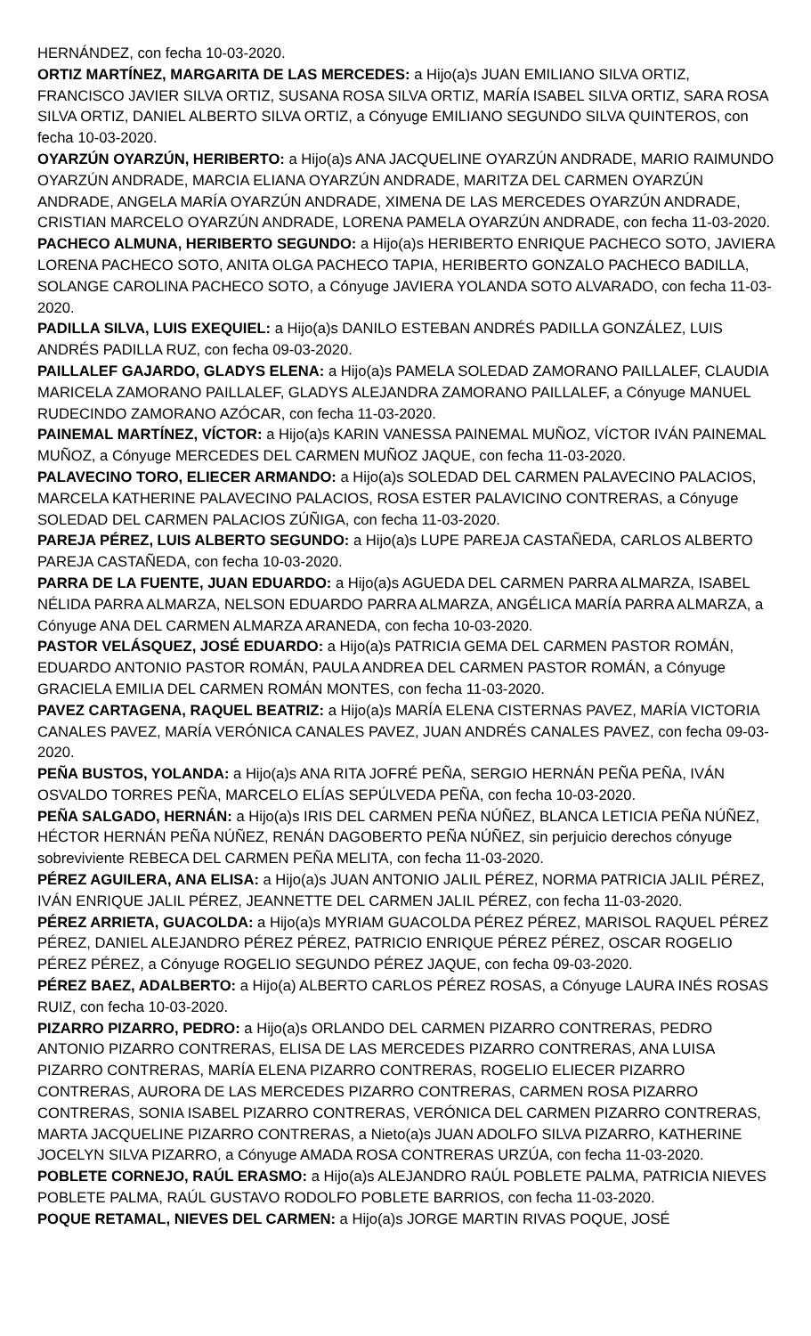HERNÁNDEZ, con fecha 10-03-2020.
ORTIZ MARTÍNEZ, MARGARITA DE LAS MERCEDES: a Hijo(a)s JUAN EMILIANO SILVA ORTIZ, FRANCISCO JAVIER SILVA ORTIZ, SUSANA ROSA SILVA ORTIZ, MARÍA ISABEL SILVA ORTIZ, SARA ROSA SILVA ORTIZ, DANIEL ALBERTO SILVA ORTIZ, a Cónyuge EMILIANO SEGUNDO SILVA QUINTEROS, con fecha 10-03-2020.
OYARZÚN OYARZÚN, HERIBERTO: a Hijo(a)s ANA JACQUELINE OYARZÚN ANDRADE, MARIO RAIMUNDO OYARZÚN ANDRADE, MARCIA ELIANA OYARZÚN ANDRADE, MARITZA DEL CARMEN OYARZÚN ANDRADE, ANGELA MARÍA OYARZÚN ANDRADE, XIMENA DE LAS MERCEDES OYARZÚN ANDRADE, CRISTIAN MARCELO OYARZÚN ANDRADE, LORENA PAMELA OYARZÚN ANDRADE, con fecha 11-03-2020.
PACHECO ALMUNA, HERIBERTO SEGUNDO: a Hijo(a)s HERIBERTO ENRIQUE PACHECO SOTO, JAVIERA LORENA PACHECO SOTO, ANITA OLGA PACHECO TAPIA, HERIBERTO GONZALO PACHECO BADILLA, SOLANGE CAROLINA PACHECO SOTO, a Cónyuge JAVIERA YOLANDA SOTO ALVARADO, con fecha 11-03-2020.
PADILLA SILVA, LUIS EXEQUIEL: a Hijo(a)s DANILO ESTEBAN ANDRÉS PADILLA GONZÁLEZ, LUIS ANDRÉS PADILLA RUZ, con fecha 09-03-2020.
PAILLALEF GAJARDO, GLADYS ELENA: a Hijo(a)s PAMELA SOLEDAD ZAMORANO PAILLALEF, CLAUDIA MARICELA ZAMORANO PAILLALEF, GLADYS ALEJANDRA ZAMORANO PAILLALEF, a Cónyuge MANUEL RUDECINDO ZAMORANO AZÓCAR, con fecha 11-03-2020.
PAINEMAL MARTÍNEZ, VÍCTOR: a Hijo(a)s KARIN VANESSA PAINEMAL MUÑOZ, VÍCTOR IVÁN PAINEMAL MUÑOZ, a Cónyuge MERCEDES DEL CARMEN MUÑOZ JAQUE, con fecha 11-03-2020.
PALAVECINO TORO, ELIECER ARMANDO: a Hijo(a)s SOLEDAD DEL CARMEN PALAVECINO PALACIOS, MARCELA KATHERINE PALAVECINO PALACIOS, ROSA ESTER PALAVICINO CONTRERAS, a Cónyuge SOLEDAD DEL CARMEN PALACIOS ZÚÑIGA, con fecha 11-03-2020.
PAREJA PÉREZ, LUIS ALBERTO SEGUNDO: a Hijo(a)s LUPE PAREJA CASTAÑEDA, CARLOS ALBERTO PAREJA CASTAÑEDA, con fecha 10-03-2020.
PARRA DE LA FUENTE, JUAN EDUARDO: a Hijo(a)s AGUEDA DEL CARMEN PARRA ALMARZA, ISABEL NÉLIDA PARRA ALMARZA, NELSON EDUARDO PARRA ALMARZA, ANGÉLICA MARÍA PARRA ALMARZA, a Cónyuge ANA DEL CARMEN ALMARZA ARANEDA, con fecha 10-03-2020.
PASTOR VELÁSQUEZ, JOSÉ EDUARDO: a Hijo(a)s PATRICIA GEMA DEL CARMEN PASTOR ROMÁN, EDUARDO ANTONIO PASTOR ROMÁN, PAULA ANDREA DEL CARMEN PASTOR ROMÁN, a Cónyuge GRACIELA EMILIA DEL CARMEN ROMÁN MONTES, con fecha 11-03-2020.
PAVEZ CARTAGENA, RAQUEL BEATRIZ: a Hijo(a)s MARÍA ELENA CISTERNAS PAVEZ, MARÍA VICTORIA CANALES PAVEZ, MARÍA VERÓNICA CANALES PAVEZ, JUAN ANDRÉS CANALES PAVEZ, con fecha 09-03-2020.
PEÑA BUSTOS, YOLANDA: a Hijo(a)s ANA RITA JOFRÉ PEÑA, SERGIO HERNÁN PEÑA PEÑA, IVÁN OSVALDO TORRES PEÑA, MARCELO ELÍAS SEPÚLVEDA PEÑA, con fecha 10-03-2020.
PEÑA SALGADO, HERNÁN: a Hijo(a)s IRIS DEL CARMEN PEÑA NÚÑEZ, BLANCA LETICIA PEÑA NÚÑEZ, HÉCTOR HERNÁN PEÑA NÚÑEZ, RENÁN DAGOBERTO PEÑA NÚÑEZ, sin perjuicio derechos cónyuge sobreviviente REBECA DEL CARMEN PEÑA MELITA, con fecha 11-03-2020.
PÉREZ AGUILERA, ANA ELISA: a Hijo(a)s JUAN ANTONIO JALIL PÉREZ, NORMA PATRICIA JALIL PÉREZ, IVÁN ENRIQUE JALIL PÉREZ, JEANNETTE DEL CARMEN JALIL PÉREZ, con fecha 11-03-2020.
PÉREZ ARRIETA, GUACOLDA: a Hijo(a)s MYRIAM GUACOLDA PÉREZ PÉREZ, MARISOL RAQUEL PÉREZ PÉREZ, DANIEL ALEJANDRO PÉREZ PÉREZ, PATRICIO ENRIQUE PÉREZ PÉREZ, OSCAR ROGELIO PÉREZ PÉREZ, a Cónyuge ROGELIO SEGUNDO PÉREZ JAQUE, con fecha 09-03-2020.
PÉREZ BAEZ, ADALBERTO: a Hijo(a) ALBERTO CARLOS PÉREZ ROSAS, a Cónyuge LAURA INÉS ROSAS RUIZ, con fecha 10-03-2020.
PIZARRO PIZARRO, PEDRO: a Hijo(a)s ORLANDO DEL CARMEN PIZARRO CONTRERAS, PEDRO ANTONIO PIZARRO CONTRERAS, ELISA DE LAS MERCEDES PIZARRO CONTRERAS, ANA LUISA PIZARRO CONTRERAS, MARÍA ELENA PIZARRO CONTRERAS, ROGELIO ELIECER PIZARRO CONTRERAS, AURORA DE LAS MERCEDES PIZARRO CONTRERAS, CARMEN ROSA PIZARRO CONTRERAS, SONIA ISABEL PIZARRO CONTRERAS, VERÓNICA DEL CARMEN PIZARRO CONTRERAS, MARTA JACQUELINE PIZARRO CONTRERAS, a Nieto(a)s JUAN ADOLFO SILVA PIZARRO, KATHERINE JOCELYN SILVA PIZARRO, a Cónyuge AMADA ROSA CONTRERAS URZÚA, con fecha 11-03-2020.
POBLETE CORNEJO, RAÚL ERASMO: a Hijo(a)s ALEJANDRO RAÚL POBLETE PALMA, PATRICIA NIEVES POBLETE PALMA, RAÚL GUSTAVO RODOLFO POBLETE BARRIOS, con fecha 11-03-2020.
POQUE RETAMAL, NIEVES DEL CARMEN: a Hijo(a)s JORGE MARTIN RIVAS POQUE, JOSÉ